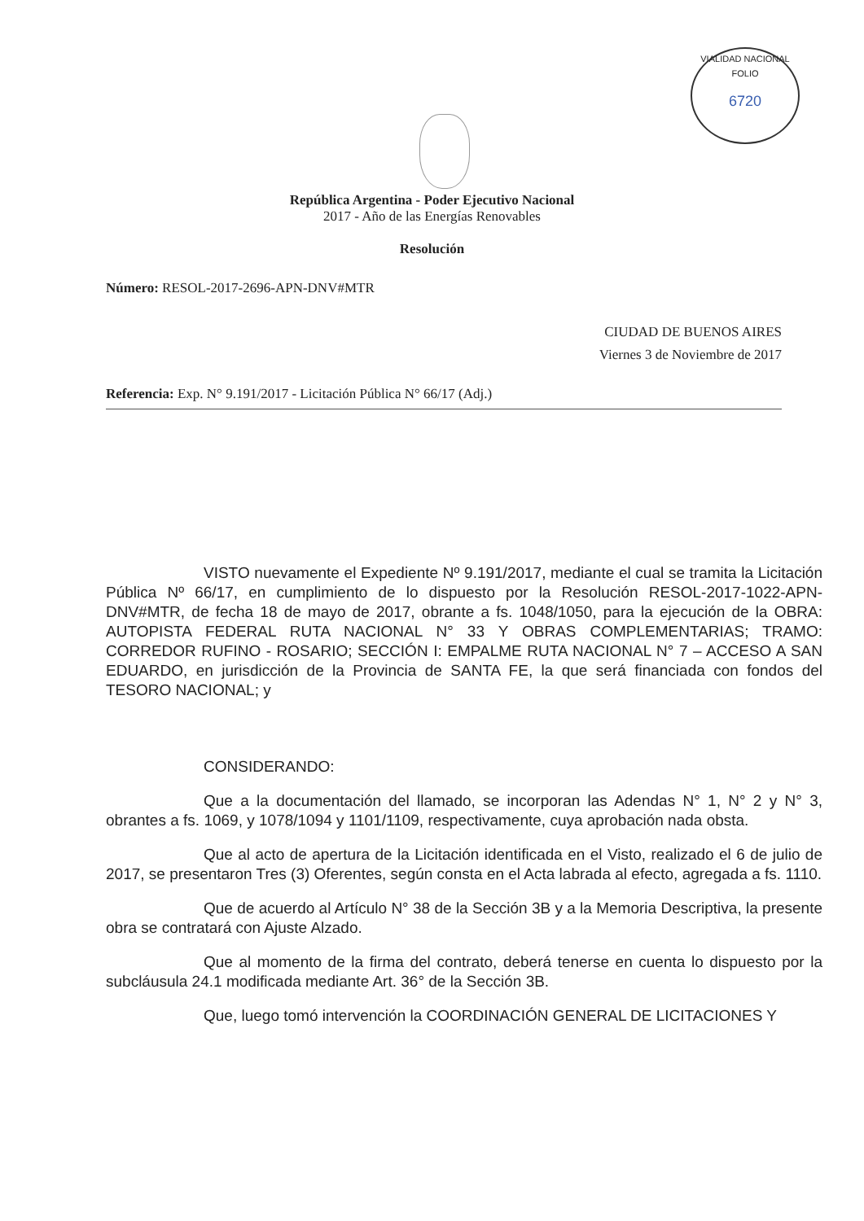VIALIDAD NACIONAL
FOLIO
6720
República Argentina - Poder Ejecutivo Nacional
2017 - Año de las Energías Renovables
Resolución
Número: RESOL-2017-2696-APN-DNV#MTR
CIUDAD DE BUENOS AIRES
Viernes 3 de Noviembre de 2017
Referencia: Exp. N° 9.191/2017 - Licitación Pública N° 66/17 (Adj.)
VISTO nuevamente el Expediente Nº 9.191/2017, mediante el cual se tramita la Licitación Pública Nº 66/17, en cumplimiento de lo dispuesto por la Resolución RESOL-2017-1022-APN-DNV#MTR, de fecha 18 de mayo de 2017, obrante a fs. 1048/1050, para la ejecución de la OBRA: AUTOPISTA FEDERAL RUTA NACIONAL N° 33 Y OBRAS COMPLEMENTARIAS; TRAMO: CORREDOR RUFINO - ROSARIO; SECCIÓN I: EMPALME RUTA NACIONAL N° 7 – ACCESO A SAN EDUARDO, en jurisdicción de la Provincia de SANTA FE, la que será financiada con fondos del TESORO NACIONAL; y
CONSIDERANDO:
Que a la documentación del llamado, se incorporan las Adendas N° 1, N° 2 y N° 3, obrantes a fs. 1069, y 1078/1094 y 1101/1109, respectivamente, cuya aprobación nada obsta.
Que al acto de apertura de la Licitación identificada en el Visto, realizado el 6 de julio de 2017, se presentaron Tres (3) Oferentes, según consta en el Acta labrada al efecto, agregada a fs. 1110.
Que de acuerdo al Artículo N° 38 de la Sección 3B y a la Memoria Descriptiva, la presente obra se contratará con Ajuste Alzado.
Que al momento de la firma del contrato, deberá tenerse en cuenta lo dispuesto por la subcláusula 24.1 modificada mediante Art. 36° de la Sección 3B.
Que, luego tomó intervención la COORDINACIÓN GENERAL DE LICITACIONES Y